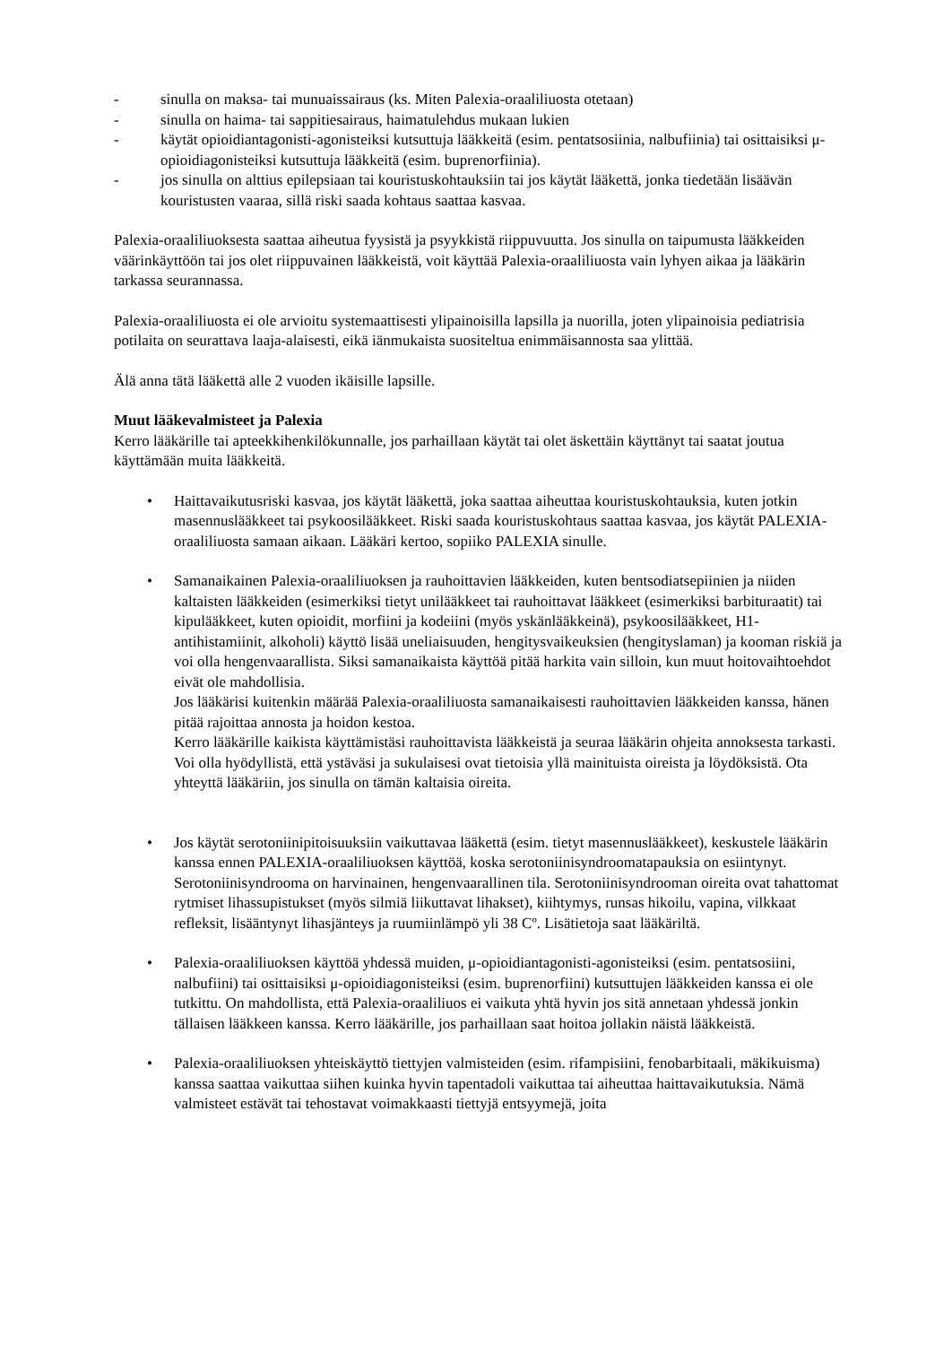- sinulla on maksa- tai munuaissairaus (ks. Miten Palexia-oraaliliuosta otetaan)
- sinulla on haima- tai sappitiesairaus, haimatulehdus mukaan lukien
- käytät opioidiantagonisti-agonisteiksi kutsuttuja lääkkeitä (esim. pentatsosiinia, nalbufiinia) tai osittaisiksi μ-opioidiagonisteiksi kutsuttuja lääkkeitä (esim. buprenorfiinia).
- jos sinulla on alttius epilepsiaan tai kouristuskohtauksiin tai jos käytät lääkettä, jonka tiedetään lisäävän kouristusten vaaraa, sillä riski saada kohtaus saattaa kasvaa.
Palexia-oraaliliuoksesta saattaa aiheutua fyysistä ja psyykkistä riippuvuutta. Jos sinulla on taipumusta lääkkeiden väärinkäyttöön tai jos olet riippuvainen lääkkeistä, voit käyttää Palexia-oraaliliuosta vain lyhyen aikaa ja lääkärin tarkassa seurannassa.
Palexia-oraaliliuosta ei ole arvioitu systemaattisesti ylipainoisilla lapsilla ja nuorilla, joten ylipainoisia pediatrisia potilaita on seurattava laaja-alaisesti, eikä iänmukaista suositeltua enimmäisannosta saa ylittää.
Älä anna tätä lääkettä alle 2 vuoden ikäisille lapsille.
Muut lääkevalmisteet ja Palexia
Kerro lääkärille tai apteekkihenkilökunnalle, jos parhaillaan käytät tai olet äskettäin käyttänyt tai saatat joutua käyttämään muita lääkkeitä.
• Haittavaikutusriski kasvaa, jos käytät lääkettä, joka saattaa aiheuttaa kouristuskohtauksia, kuten jotkin masennuslääkkeet tai psykoosilääkkeet. Riski saada kouristuskohtaus saattaa kasvaa, jos käytät PALEXIA-oraaliliuosta samaan aikaan. Lääkäri kertoo, sopiiko PALEXIA sinulle.
• Samanaikainen Palexia-oraaliliuoksen ja rauhoittavien lääkkeiden, kuten bentsodiatsepiinien ja niiden kaltaisten lääkkeiden (esimerkiksi tietyt unilääkkeet tai rauhoittavat lääkkeet (esimerkiksi barbituraatit) tai kipulääkkeet, kuten opioidit, morfiini ja kodeiini (myös yskänlääkkeinä), psykoosilääkkeet, H1-antihistamiinit, alkoholi) käyttö lisää uneliaisuuden, hengitysvaikeuksien (hengityslaman) ja kooman riskiä ja voi olla hengenvaarallista. Siksi samanaikaista käyttöä pitää harkita vain silloin, kun muut hoitovaihtoehdot eivät ole mahdollisia.
Jos lääkärisi kuitenkin määrää Palexia-oraaliliuosta samanaikaisesti rauhoittavien lääkkeiden kanssa, hänen pitää rajoittaa annosta ja hoidon kestoa.
Kerro lääkärille kaikista käyttämistäsi rauhoittavista lääkkeistä ja seuraa lääkärin ohjeita annoksesta tarkasti. Voi olla hyödyllistä, että ystäväsi ja sukulaisesi ovat tietoisia yllä mainituista oireista ja löydöksistä. Ota yhteyttä lääkäriin, jos sinulla on tämän kaltaisia oireita.
• Jos käytät serotoniinipitoisuuksiin vaikuttavaa lääkettä (esim. tietyt masennuslääkkeet), keskustele lääkärin kanssa ennen PALEXIA-oraaliliuoksen käyttöä, koska serotoniinisyndroomatapauksia on esiintynyt. Serotoniinisyndrooma on harvinainen, hengenvaarallinen tila. Serotoniinisyndrooman oireita ovat tahattomat rytmiset lihassupistukset (myös silmiä liikuttavat lihakset), kiihtymys, runsas hikoilu, vapina, vilkkaat refleksit, lisääntynyt lihasjänteys ja ruumiinlämpö yli 38 Cº. Lisätietoja saat lääkäriltä.
• Palexia-oraaliliuoksen käyttöä yhdessä muiden, μ-opioidiantagonisti-agonisteiksi (esim. pentatsosiini, nalbufiini) tai osittaisiksi μ-opioidiagonisteiksi (esim. buprenorfiini) kutsuttujen lääkkeiden kanssa ei ole tutkittu. On mahdollista, että Palexia-oraaliliuos ei vaikuta yhtä hyvin jos sitä annetaan yhdessä jonkin tällaisen lääkkeen kanssa. Kerro lääkärille, jos parhaillaan saat hoitoa jollakin näistä lääkkeistä.
• Palexia-oraaliliuoksen yhteiskäyttö tiettyjen valmisteiden (esim. rifampisiini, fenobarbitaali, mäkikuisma) kanssa saattaa vaikuttaa siihen kuinka hyvin tapentadoli vaikuttaa tai aiheuttaa haittavaikutuksia. Nämä valmisteet estävät tai tehostavat voimakkaasti tiettyjä entsyymejä, joita